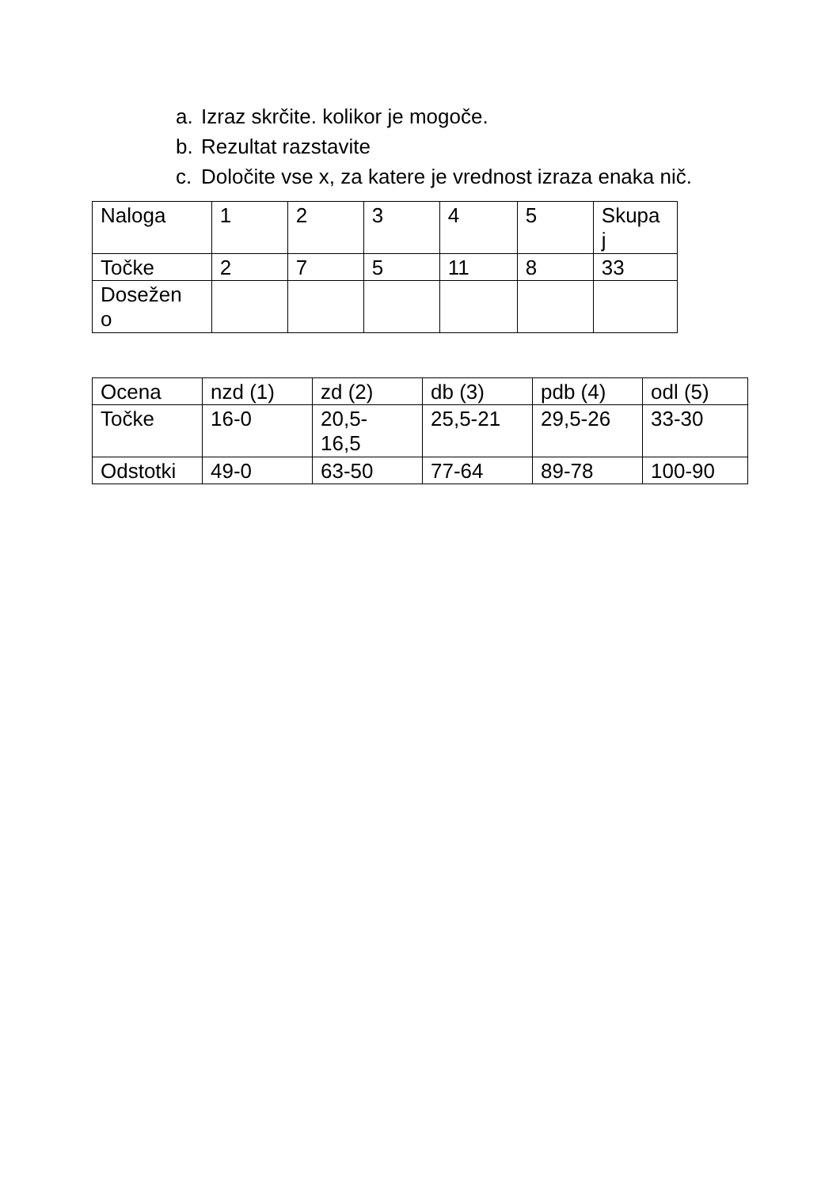a. Izraz skrčite. kolikor je mogoče.
b. Rezultat razstavite
c. Določite vse x, za katere je vrednost izraza enaka nič.
| Naloga | 1 | 2 | 3 | 4 | 5 | Skupa j |
| Točke | 2 | 7 | 5 | 11 | 8 | 33 |
| Dosežen o | | | | | | |
| Ocena | nzd (1) | zd (2) | db (3) | pdb (4) | odl (5) |
| Točke | 16-0 | 20,5- 16,5 | 25,5-21 | 29,5-26 | 33-30 |
| Odstotki | 49-0 | 63-50 | 77-64 | 89-78 | 100-90 |